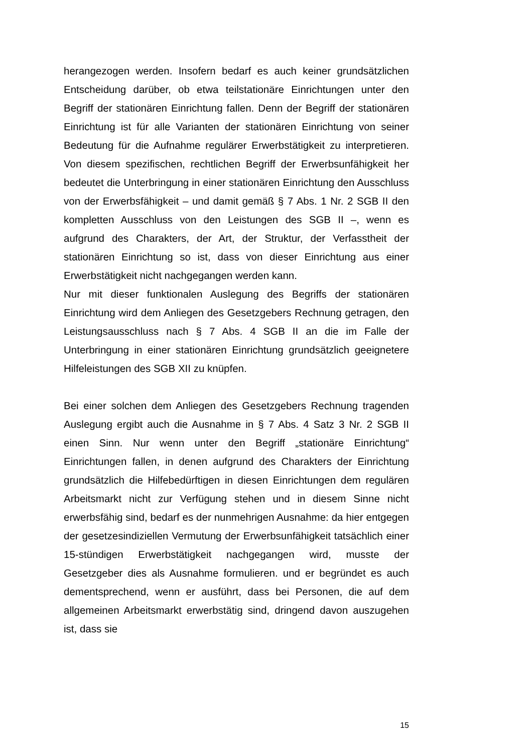herangezogen werden. Insofern bedarf es auch keiner grundsätzlichen Entscheidung darüber, ob etwa teilstationäre Einrichtungen unter den Begriff der stationären Einrichtung fallen. Denn der Begriff der stationären Einrichtung ist für alle Varianten der stationären Einrichtung von seiner Bedeutung für die Aufnahme regulärer Erwerbstätigkeit zu interpretieren. Von diesem spezifischen, rechtlichen Begriff der Erwerbsunfähigkeit her bedeutet die Unterbringung in einer stationären Einrichtung den Ausschluss von der Erwerbsfähigkeit – und damit gemäß § 7 Abs. 1 Nr. 2 SGB II den kompletten Ausschluss von den Leistungen des SGB II –, wenn es aufgrund des Charakters, der Art, der Struktur, der Verfasstheit der stationären Einrichtung so ist, dass von dieser Einrichtung aus einer Erwerbstätigkeit nicht nachgegangen werden kann.
Nur mit dieser funktionalen Auslegung des Begriffs der stationären Einrichtung wird dem Anliegen des Gesetzgebers Rechnung getragen, den Leistungsausschluss nach § 7 Abs. 4 SGB II an die im Falle der Unterbringung in einer stationären Einrichtung grundsätzlich geeignetere Hilfeleistungen des SGB XII zu knüpfen.
Bei einer solchen dem Anliegen des Gesetzgebers Rechnung tragenden Auslegung ergibt auch die Ausnahme in § 7 Abs. 4 Satz 3 Nr. 2 SGB II einen Sinn. Nur wenn unter den Begriff „stationäre Einrichtung“ Einrichtungen fallen, in denen aufgrund des Charakters der Einrichtung grundsätzlich die Hilfebedürftigen in diesen Einrichtungen dem regulären Arbeitsmarkt nicht zur Verfügung stehen und in diesem Sinne nicht erwerbsfähig sind, bedarf es der nunmehrigen Ausnahme: da hier entgegen der gesetzesindiziellen Vermutung der Erwerbsunfähigkeit tatsächlich einer 15-stündigen Erwerbstätigkeit nachgegangen wird, musste der Gesetzgeber dies als Ausnahme formulieren. und er begründet es auch dementsprechend, wenn er ausführt, dass bei Personen, die auf dem allgemeinen Arbeitsmarkt erwerbstätig sind, dringend davon auszugehen ist, dass sie
15